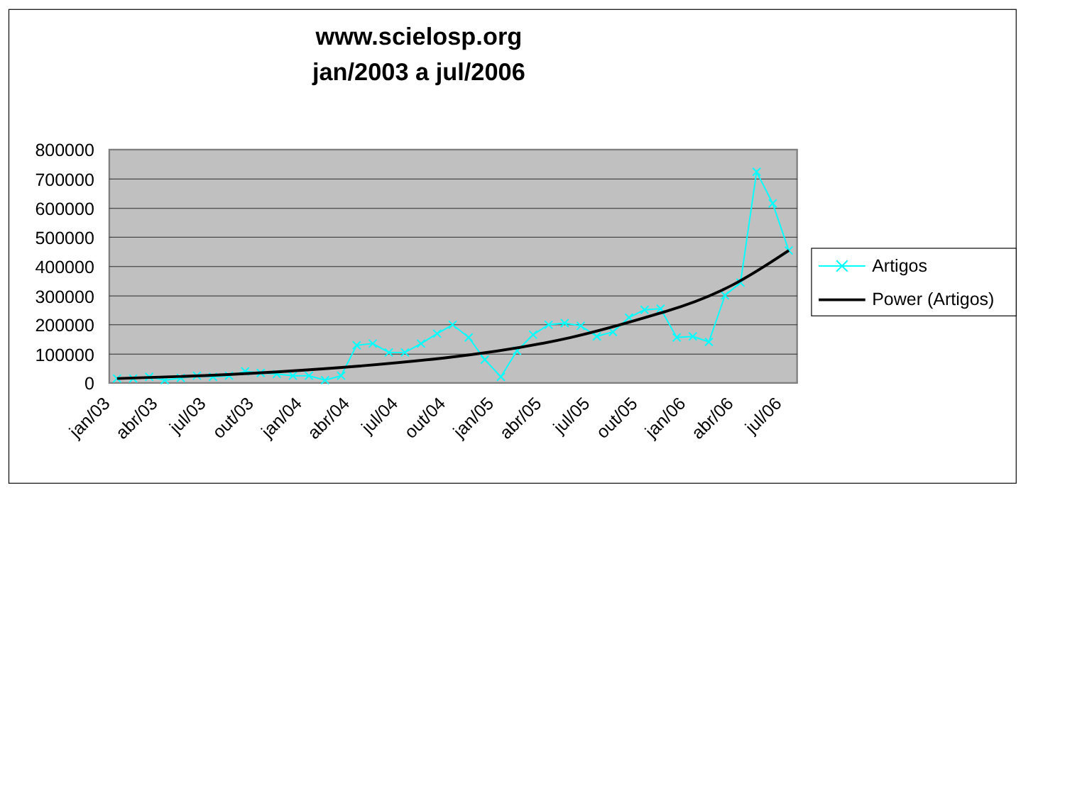www.scielosp.org
jan/2003 a jul/2006
800000
700000
600000
500000
400000
300000
200000
100000
0
jan/03
abr/03
jul/03
out/03
jan/04
abr/04
jul/04
out/04
jan/05
abr/05
jul/05
out/05
jan/06
abr/06
jul/06
Artigos
Power (Artigos)